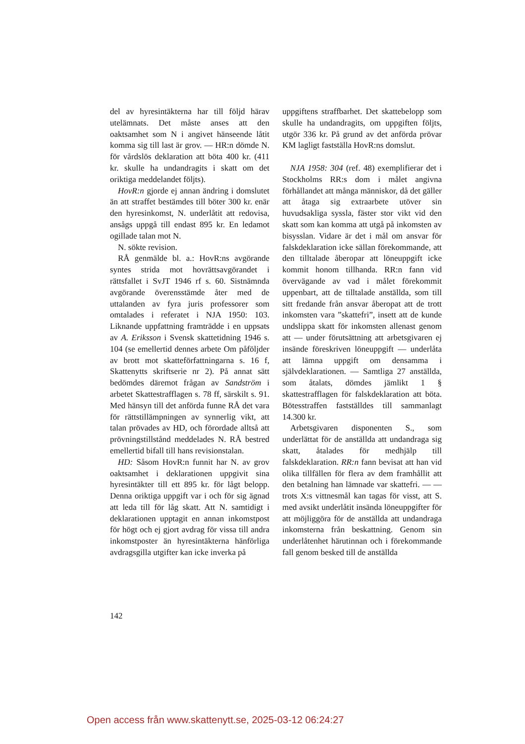del av hyresintäkterna har till följd härav utelämnats. Det måste anses att den oaktsamhet som N i angivet hänseende låtit komma sig till last är grov. — HR:n dömde N. för vårdslös deklaration att böta 400 kr. (411 kr. skulle ha undandragits i skatt om det oriktiga meddelandet följts).
HovR:n gjorde ej annan ändring i domslutet än att straffet bestämdes till böter 300 kr. enär den hyresinkomst, N. underlåtit att redovisa, ansågs uppgå till endast 895 kr. En ledamot ogillade talan mot N.
N. sökte revision.
RÅ genmälde bl. a.: HovR:ns avgörande syntes strida mot hovrättsavgörandet i rättsfallet i SvJT 1946 rf s. 60. Sistnämnda avgörande överensstämde åter med de uttalanden av fyra juris professorer som omtalades i referatet i NJA 1950: 103. Liknande uppfattning framträdde i en uppsats av A. Eriksson i Svensk skattetidning 1946 s. 104 (se emellertid dennes arbete Om påföljder av brott mot skatteförfattningarna s. 16 f, Skattenytts skriftserie nr 2). På annat sätt bedömdes däremot frågan av Sandström i arbetet Skattestrafflagen s. 78 ff, särskilt s. 91. Med hänsyn till det anförda funne RÅ det vara för rättstillämpningen av synnerlig vikt, att talan prövades av HD, och förordade alltså att prövningstillstånd meddelades N. RÅ bestred emellertid bifall till hans revisionstalan.
HD: Såsom HovR:n funnit har N. av grov oaktsamhet i deklarationen uppgivit sina hyresintäkter till ett 895 kr. för lågt belopp. Denna oriktiga uppgift var i och för sig ägnad att leda till för låg skatt. Att N. samtidigt i deklarationen upptagit en annan inkomstpost för högt och ej gjort avdrag för vissa till andra inkomstposter än hyresintäkterna hänförliga avdragsgilla utgifter kan icke inverka på
uppgiftens straffbarhet. Det skattebelopp som skulle ha undandragits, om uppgiften följts, utgör 336 kr. På grund av det anförda prövar KM lagligt fastställa HovR:ns domslut.
NJA 1958: 304 (ref. 48) exemplifierar det i Stockholms RR:s dom i målet angivna förhållandet att många människor, då det gäller att åtaga sig extraarbete utöver sin huvudsakliga syssla, fäster stor vikt vid den skatt som kan komma att utgå på inkomsten av bisysslan. Vidare är det i mål om ansvar för falskdeklaration icke sällan förekommande, att den tilltalade åberopar att löneuppgift icke kommit honom tillhanda. RR:n fann vid övervägande av vad i målet förekommit uppenbart, att de tilltalade anställda, som till sitt fredande från ansvar åberopat att de trott inkomsten vara ”skattefri”, insett att de kunde undslippa skatt för inkomsten allenast genom att — under förutsättning att arbetsgivaren ej insände föreskriven löneuppgift — underlåta att lämna uppgift om densamma i självdeklarationen. — Samtliga 27 anställda, som åtalats, dömdes jämlikt 1 § skattestrafflagen för falskdeklaration att böta. Bötesstraffen fastställdes till sammanlagt 14.300 kr.
Arbetsgivaren disponenten S., som underlättat för de anställda att undandraga sig skatt, åtalades för medhjälp till falskdeklaration. RR:n fann bevisat att han vid olika tillfällen för flera av dem framhållit att den betalning han lämnade var skattefri. — — trots X:s vittnesmål kan tagas för visst, att S. med avsikt underlåtit insända löneuppgifter för att möjliggöra för de anställda att undandraga inkomsterna från beskattning. Genom sin underlåtenhet härutinnan och i förekommande fall genom besked till de anställda
142
Open access från www.skattenytt.se, 2025-03-12 06:24:27